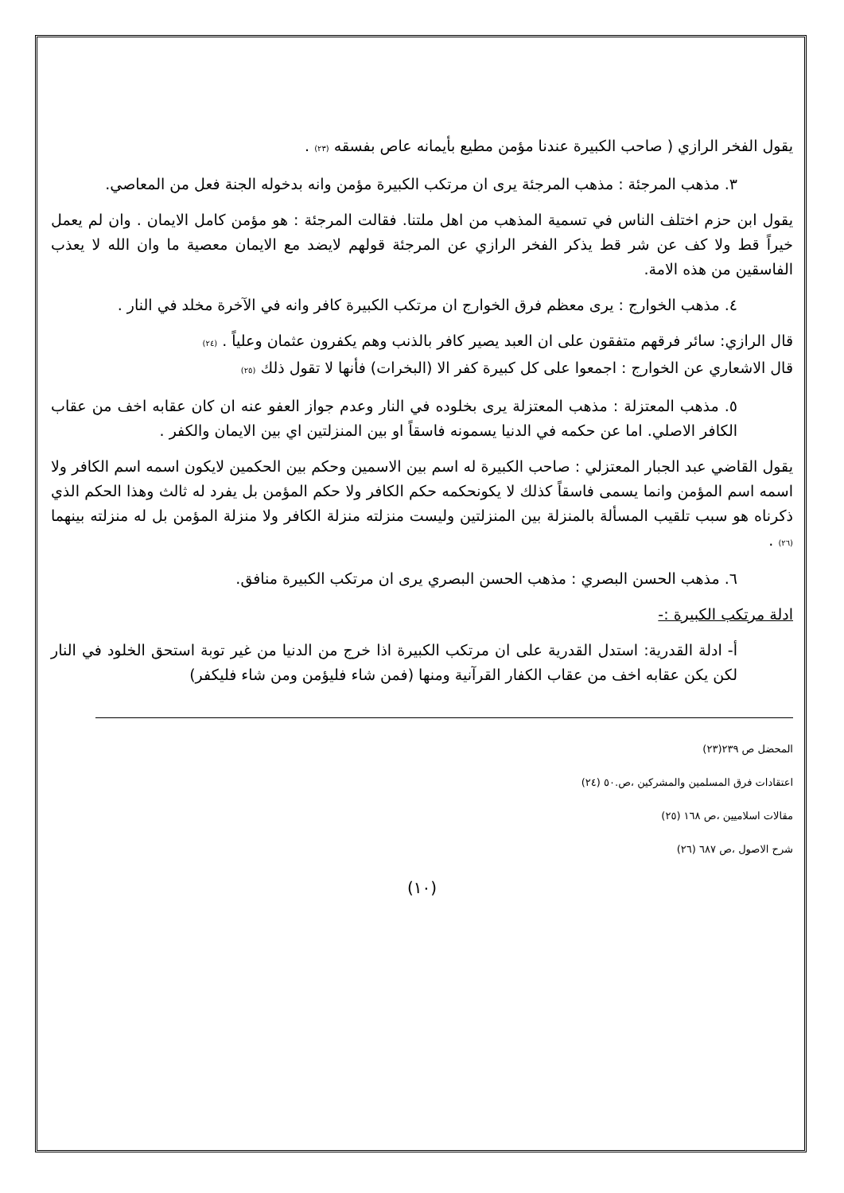يقول الفخر الرازي ( صاحب الكبيرة عندنا مؤمن مطيع بأيمانه عاص بفسقه (٢٣) .
٣. مذهب المرجئة : مذهب المرجئة يرى ان مرتكب الكبيرة مؤمن وانه بدخوله الجنة فعل من المعاصي.
يقول ابن حزم اختلف الناس في تسمية المذهب من اهل ملتنا. فقالت المرجئة : هو مؤمن كامل الايمان . وان لم يعمل خيراً قط ولا كف عن شر قط يذكر الفخر الرازي عن المرجئة قولهم لايضد مع الايمان معصية ما وان الله لا يعذب الفاسقين من هذه الامة.
٤. مذهب الخوارج : يرى معظم فرق الخوارج ان مرتكب الكبيرة كافر وانه في الآخرة مخلد في النار .
قال الرازي: سائر فرقهم متفقون على ان العبد يصير كافر بالذنب وهم يكفرون عثمان وعلياً . (٢٤)
قال الاشعاري عن الخوارج : اجمعوا على كل كبيرة كفر الا (البخرات) فأنها لا تقول ذلك (٢٥)
٥. مذهب المعتزلة : مذهب المعتزلة يرى بخلوده في النار وعدم جواز العفو عنه ان كان عقابه اخف من عقاب الكافر الاصلي. اما عن حكمه في الدنيا يسمونه فاسقاً او بين المنزلتين اي بين الايمان والكفر .
يقول القاضي عبد الجبار المعتزلي : صاحب الكبيرة له اسم بين الاسمين وحكم بين الحكمين لايكون اسمه اسم الكافر ولا اسمه اسم المؤمن وانما يسمى فاسقاً كذلك لا يكونحكمه حكم الكافر ولا حكم المؤمن بل يفرد له ثالث وهذا الحكم الذي ذكرناه هو سبب تلقيب المسألة بالمنزلة بين المنزلتين وليست منزلته منزلة الكافر ولا منزلة المؤمن بل له منزلته بينهما (٢٦) .
٦. مذهب الحسن البصري : مذهب الحسن البصري يرى ان مرتكب الكبيرة منافق.
ادلة مرتكب الكبيرة :-
أ- ادلة القدرية: استدل القدرية على ان مرتكب الكبيرة اذا خرج من الدنيا من غير توبة استحق الخلود في النار لكن يكن عقابه اخف من عقاب الكفار القرآنية ومنها (فمن شاء فليؤمن ومن شاء فليكفر)
المحضل ص ٢٣٩(٢٣)
اعتقادات فرق المسلمين والمشركين ،ص.٥٠ (٢٤)
مقالات اسلاميين ،ص ١٦٨ (٢٥)
شرح الاصول ،ص ٦٨٧ (٢٦)
(١٠)